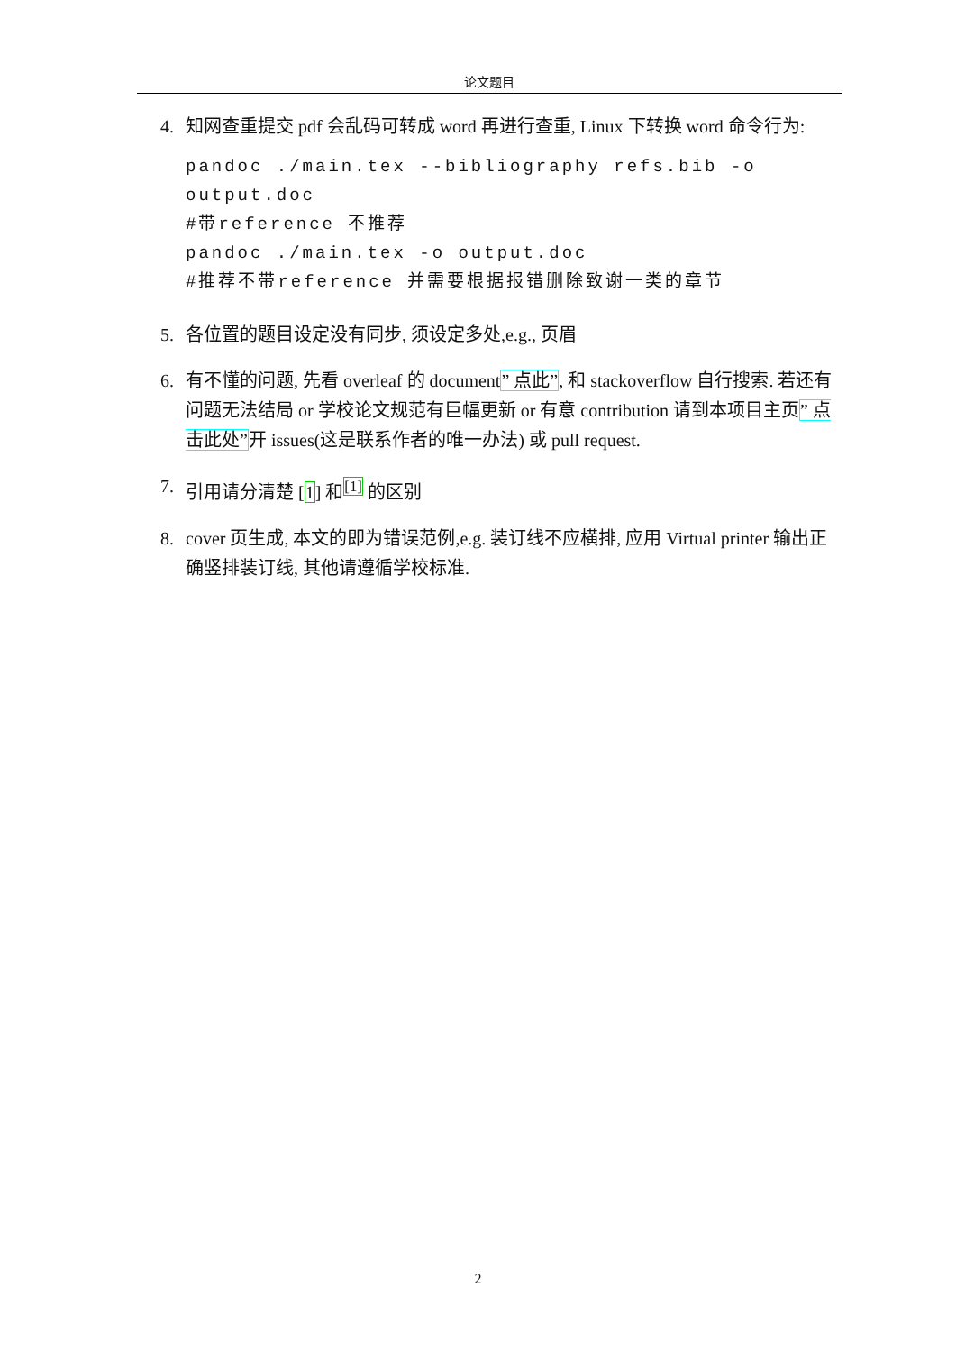论文题目
4. 知网查重提交 pdf 会乱码可转成 word 再进行查重, Linux 下转换 word 命令行为:
pandoc ./main.tex --bibliography refs.bib -o output.doc
#带reference 不推荐
pandoc ./main.tex -o output.doc
#推荐不带reference 并需要根据报错删除致谢一类的章节
5. 各位置的题目设定没有同步, 须设定多处,e.g., 页眉
6. 有不懂的问题, 先看 overleaf 的 document” 点此”, 和 stackoverflow 自行搜索. 若还有问题无法结局 or 学校论文规范有巨幅更新 or 有意 contribution 请到本项目主页” 点击此处”开 issues(这是联系作者的唯一办法) 或 pull request.
7. 引用请分清楚 [1] 和<sup>[1]</sup> 的区别
8. cover 页生成, 本文的即为错误范例,e.g. 装订线不应横排, 应用 Virtual printer 输出正确竖排装订线, 其他请遵循学校标准.
2